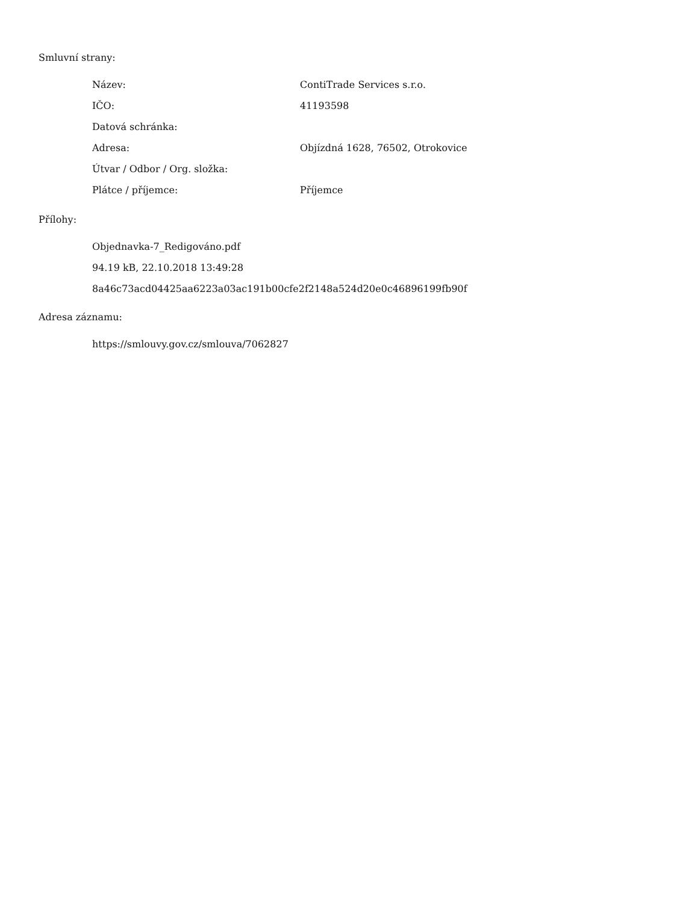Smluvní strany:
| Název: | ContiTrade Services s.r.o. |
| IČO: | 41193598 |
| Datová schránka: | |
| Adresa: | Objízdná 1628, 76502, Otrokovice |
| Útvar / Odbor / Org. složka: | |
| Plátce / příjemce: | Příjemce |
Přílohy:
Objednavka-7_Redigováno.pdf
94.19 kB, 22.10.2018 13:49:28
8a46c73acd04425aa6223a03ac191b00cfe2f2148a524d20e0c46896199fb90f
Adresa záznamu:
https://smlouvy.gov.cz/smlouva/7062827